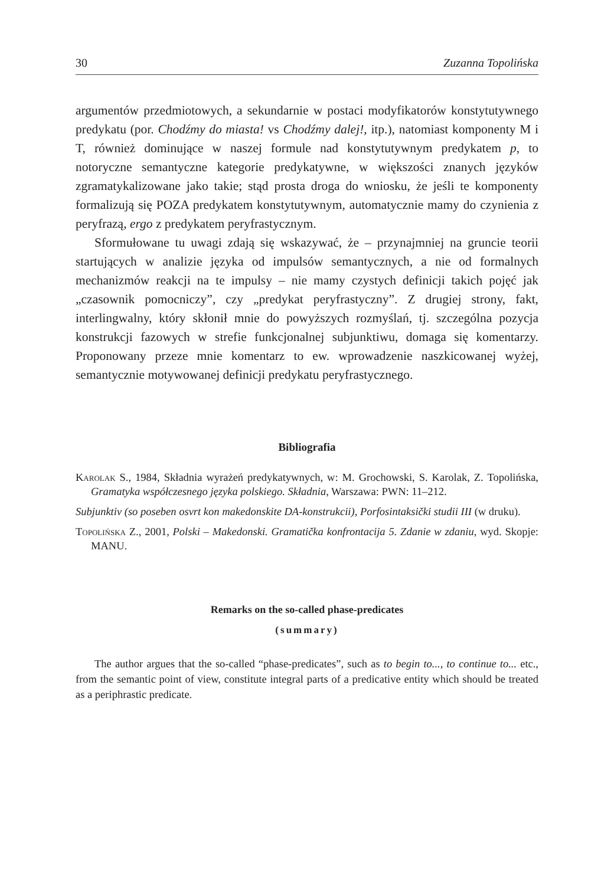30 Zuzanna Topolińska
argumentów przedmiotowych, a sekundarnie w postaci modyfikatorów konstytutywnego predykatu (por. Chodźmy do miasta! vs Chodźmy dalej!, itp.), natomiast komponenty M i T, również dominujące w naszej formule nad konstytutywnym predykatem p, to notoryczne semantyczne kategorie predykatywne, w większości znanych języków zgramatykalizowane jako takie; stąd prosta droga do wniosku, że jeśli te komponenty formalizują się POZA predykatem konstytutywnym, automatycznie mamy do czynienia z peryfrazą, ergo z predykatem peryfrastycznym.
Sformułowane tu uwagi zdają się wskazywać, że – przynajmniej na gruncie teorii startujących w analizie języka od impulsów semantycznych, a nie od formalnych mechanizmów reakcji na te impulsy – nie mamy czystych definicji takich pojęć jak „czasownik pomocniczy”, czy „predykat peryfrastyczny”. Z drugiej strony, fakt, interlingwalny, który skłonił mnie do powyższych rozmyślań, tj. szczególna pozycja konstrukcji fazowych w strefie funkcjonalnej subjunktiwu, domaga się komentarzy. Proponowany przeze mnie komentarz to ew. wprowadzenie naszkicowanej wyżej, semantycznie motywowanej definicji predykatu peryfrastycznego.
Bibliografia
Karolak S., 1984, Składnia wyrażeń predykatywnych, w: M. Grochowski, S. Karolak, Z. Topolińska, Gramatyka współczesnego języka polskiego. Składnia, Warszawa: PWN: 11–212.
Subjunktiv (so poseben osvrt kon makedonskite DA-konstrukcii), Porfosintaksički studii III (w druku).
Topolińska Z., 2001, Polski – Makedonski. Gramatička konfrontacija 5. Zdanie w zdaniu, wyd. Skopje: MANU.
Remarks on the so-called phase-predicates
(summary)
The author argues that the so-called “phase-predicates”, such as to begin to..., to continue to... etc., from the semantic point of view, constitute integral parts of a predicative entity which should be treated as a periphrastic predicate.